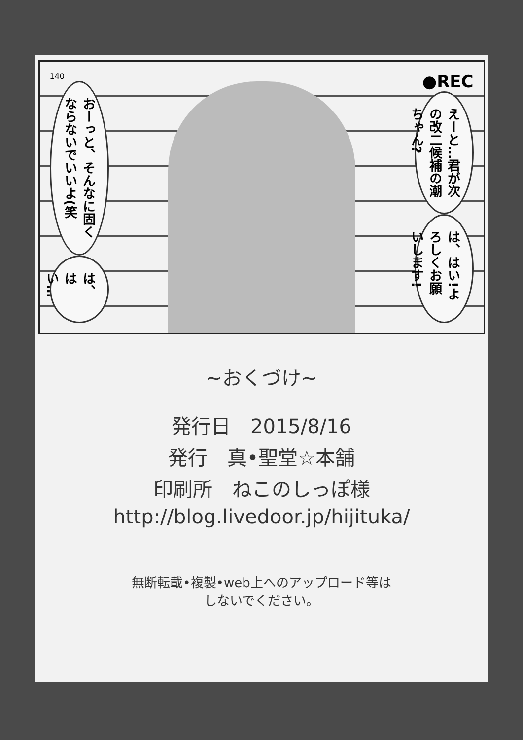140
おーっと、そんなに固くならないでいいよ(笑
は、はい…
●REC
えーと…君が次の改二候補の潮ちゃん?
は、はい!よろしくお願いします!
~おくづけ~
発行日　2015/8/16
発行　真•聖堂☆本舗
印刷所　ねこのしっぽ様
http://blog.livedoor.jp/hijituka/
無断転載•複製•web上へのアップロード等は
しないでください。